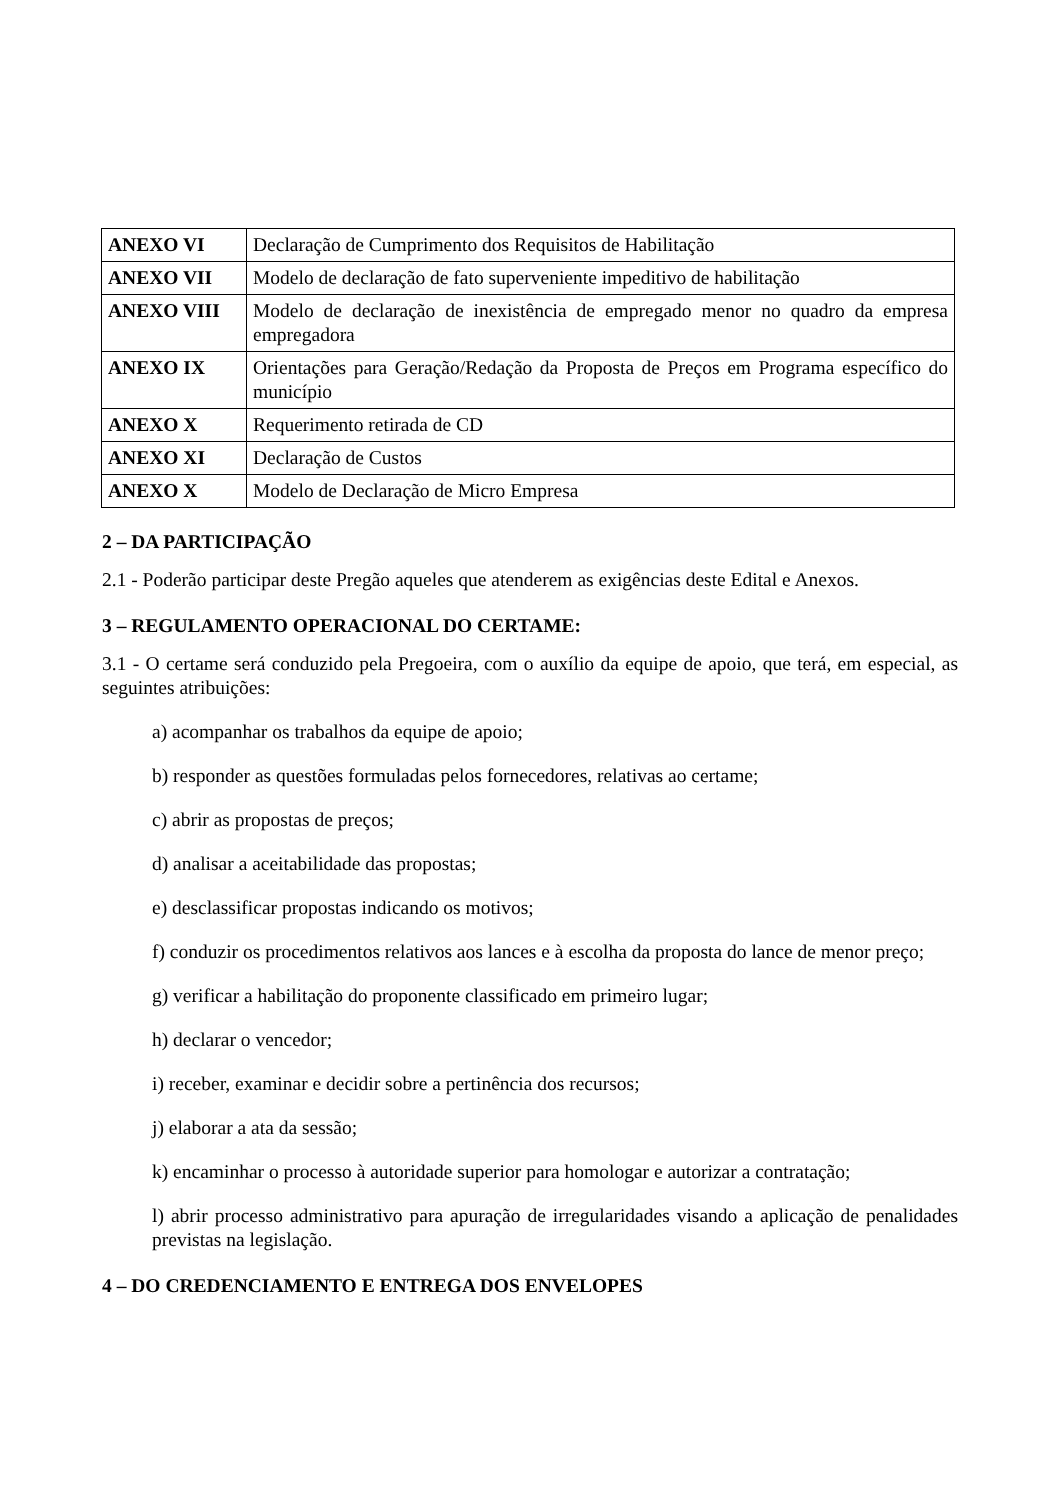| ANEXO VI | Declaração de Cumprimento dos Requisitos de Habilitação |
| ANEXO VII | Modelo de declaração de fato superveniente impeditivo de habilitação |
| ANEXO VIII | Modelo de declaração de inexistência de empregado menor no quadro da empresa empregadora |
| ANEXO IX | Orientações para Geração/Redação da Proposta de Preços em Programa específico do município |
| ANEXO X | Requerimento retirada de CD |
| ANEXO XI | Declaração de Custos |
| ANEXO X | Modelo de Declaração de Micro Empresa |
2 – DA PARTICIPAÇÃO
2.1 - Poderão participar deste Pregão aqueles que atenderem as exigências deste Edital e Anexos.
3 – REGULAMENTO OPERACIONAL DO CERTAME:
3.1 - O certame será conduzido pela Pregoeira, com o auxílio da equipe de apoio, que terá, em especial, as seguintes atribuições:
a) acompanhar os trabalhos da equipe de apoio;
b) responder as questões formuladas pelos fornecedores, relativas ao certame;
c) abrir as propostas de preços;
d) analisar a aceitabilidade das propostas;
e) desclassificar propostas indicando os motivos;
f) conduzir os procedimentos relativos aos lances e à escolha da proposta do lance de menor preço;
g) verificar a habilitação do proponente classificado em primeiro lugar;
h) declarar o vencedor;
i) receber, examinar e decidir sobre a pertinência dos recursos;
j) elaborar a ata da sessão;
k) encaminhar o processo à autoridade superior para homologar e autorizar a contratação;
l) abrir processo administrativo para apuração de irregularidades visando a aplicação de penalidades previstas na legislação.
4 – DO CREDENCIAMENTO E ENTREGA DOS ENVELOPES